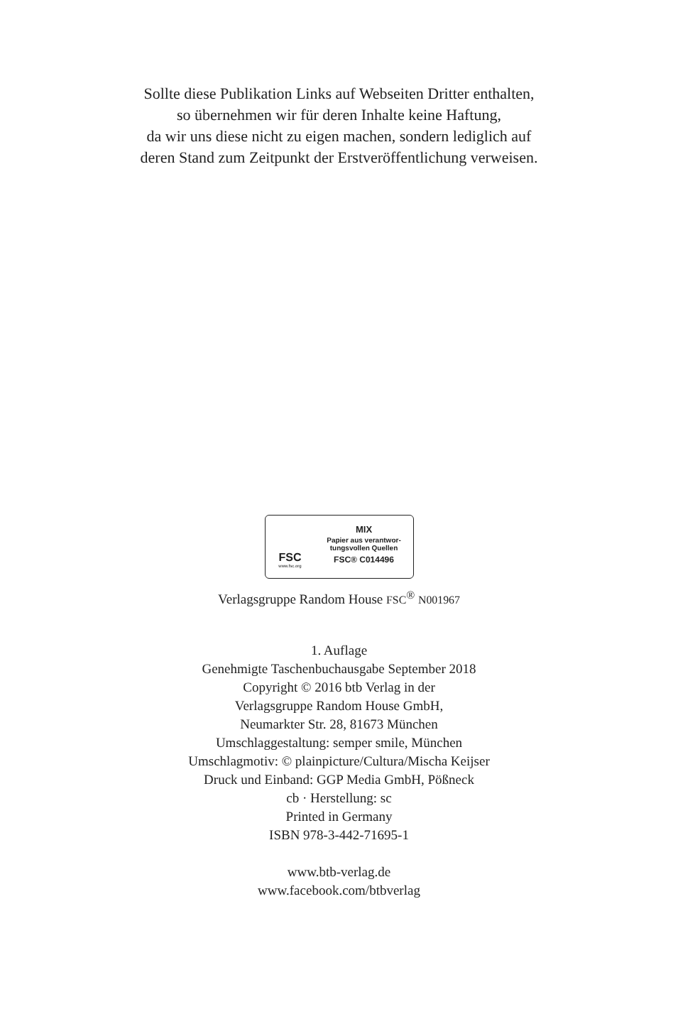Sollte diese Publikation Links auf Webseiten Dritter enthalten,
so übernehmen wir für deren Inhalte keine Haftung,
da wir uns diese nicht zu eigen machen, sondern lediglich auf
deren Stand zum Zeitpunkt der Erstveröffentlichung verweisen.
FSC
www.fsc.org
MIX
Papier aus verantwor-
tungsvollen Quellen
FSC® C014496
Verlagsgruppe Random House FSC<sup>®</sup> N001967
1. Auflage
Genehmigte Taschenbuchausgabe September 2018
Copyright © 2016 btb Verlag in der
Verlagsgruppe Random House GmbH,
Neumarkter Str. 28, 81673 München
Umschlaggestaltung: semper smile, München
Umschlagmotiv: © plainpicture/Cultura/Mischa Keijser
Druck und Einband: GGP Media GmbH, Pößneck
cb · Herstellung: sc
Printed in Germany
ISBN 978-3-442-71695-1
www.btb-verlag.de
www.facebook.com/btbverlag